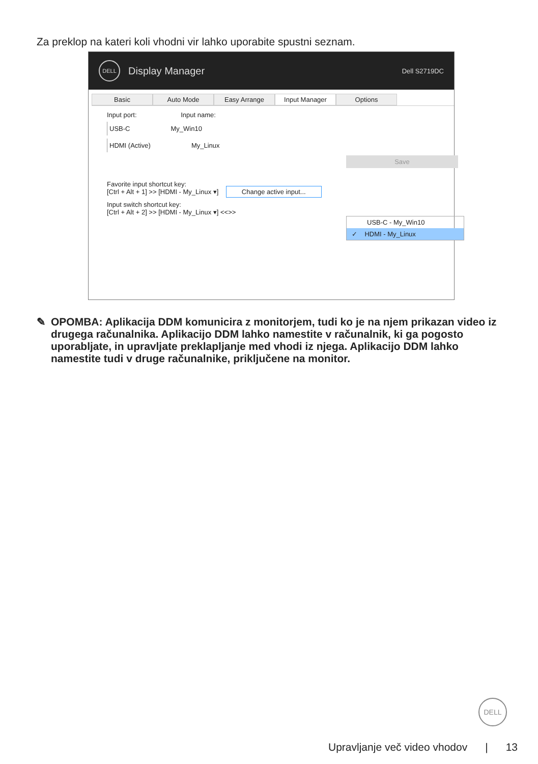Za preklop na kateri koli vhodni vir lahko uporabite spustni seznam.
DELL
Display Manager Dell S2719DC
Basic Auto Mode Easy Arrange Input Manager Options
Input port: Input name:
USB-C My_Win10
HDMI (Active) My_Linux
Save
Favorite input shortcut key:
[Ctrl + Alt + 1] >> [HDMI - My_Linux ▾] Change active input...
Input switch shortcut key:
[Ctrl + Alt + 2] >> [HDMI - My_Linux ▾] <<>>
USB-C - My_Win10
✓ HDMI - My_Linux
✎ OPOMBA: Aplikacija DDM komunicira z monitorjem, tudi ko je na njem prikazan video iz drugega računalnika. Aplikacijo DDM lahko namestite v računalnik, ki ga pogosto uporabljate, in upravljate preklapljanje med vhodi iz njega. Aplikacijo DDM lahko namestite tudi v druge računalnike, priključene na monitor.
DELL
Upravljanje več video vhodov | 13